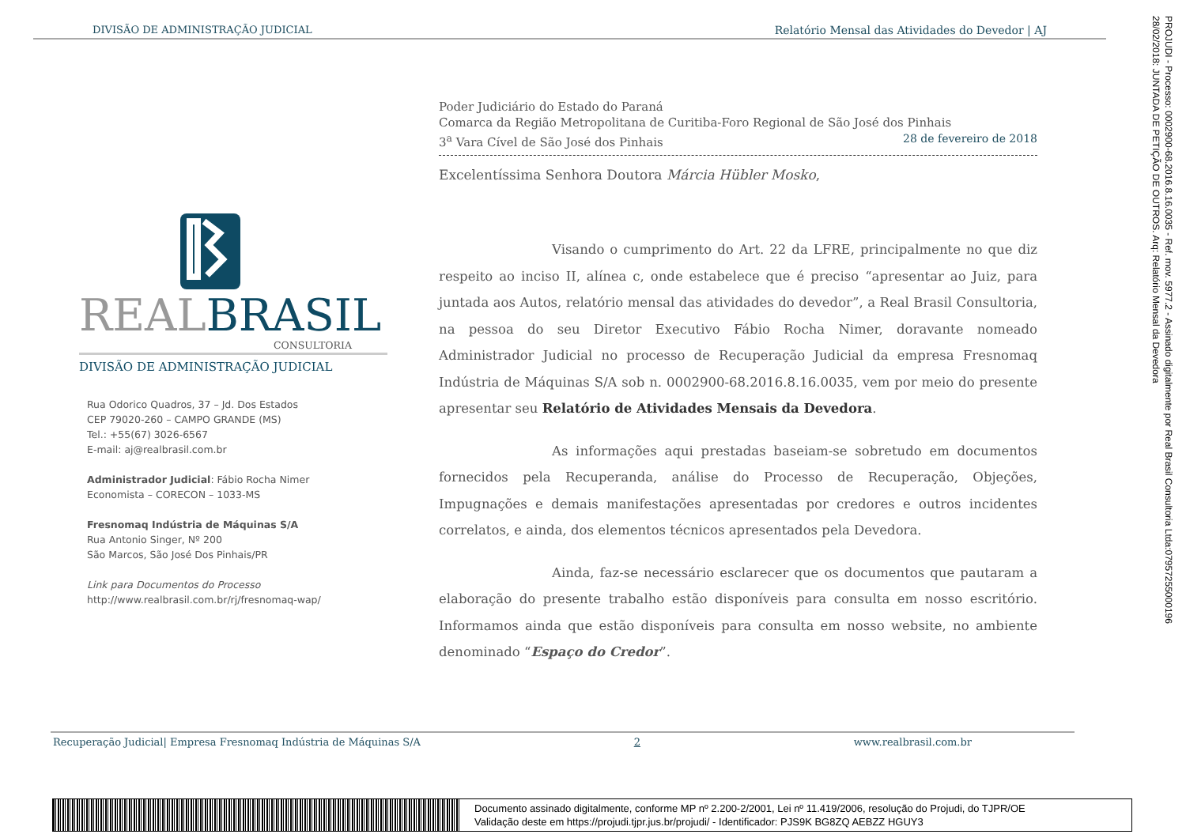DIVISÃO DE ADMINISTRAÇÃO JUDICIAL Relatório Mensal das Atividades do Devedor | AJ
PROJUDI - Processo: 0002900-68.2016.8.16.0035 - Ref. mov. 5977.2 - Assinado digitalmente por Real Brasil Consultoria Ltda:07957255000196
28/02/2018: JUNTADA DE PETIÇÃO DE OUTROS. Arq: Relatório Mensal da Devedora
REAL BRASIL
CONSULTORIA
DIVISÃO DE ADMINISTRAÇÃO JUDICIAL
Rua Odorico Quadros, 37 – Jd. Dos Estados
CEP 79020-260 – CAMPO GRANDE (MS)
Tel.: +55(67) 3026-6567
E-mail: aj@realbrasil.com.br
Administrador Judicial: Fábio Rocha Nimer
Economista – CORECON – 1033-MS
Fresnomaq Indústria de Máquinas S/A
Rua Antonio Singer, Nº 200
São Marcos, São José Dos Pinhais/PR
Link para Documentos do Processo
http://www.realbrasil.com.br/rj/fresnomaq-wap/
Poder Judiciário do Estado do Paraná
Comarca da Região Metropolitana de Curitiba-Foro Regional de São José dos Pinhais
3<sup>a</sup> Vara Cível de São José dos Pinhais 28 de fevereiro de 2018
Excelentíssima Senhora Doutora Márcia Hübler Mosko,
Visando o cumprimento do Art. 22 da LFRE, principalmente no que diz respeito ao inciso II, alínea c, onde estabelece que é preciso “apresentar ao Juiz, para juntada aos Autos, relatório mensal das atividades do devedor”, a Real Brasil Consultoria, na pessoa do seu Diretor Executivo Fábio Rocha Nimer, doravante nomeado Administrador Judicial no processo de Recuperação Judicial da empresa Fresnomaq Indústria de Máquinas S/A sob n. 0002900-68.2016.8.16.0035, vem por meio do presente apresentar seu Relatório de Atividades Mensais da Devedora.
As informações aqui prestadas baseiam-se sobretudo em documentos fornecidos pela Recuperanda, análise do Processo de Recuperação, Objeções, Impugnações e demais manifestações apresentadas por credores e outros incidentes correlatos, e ainda, dos elementos técnicos apresentados pela Devedora.
Ainda, faz-se necessário esclarecer que os documentos que pautaram a elaboração do presente trabalho estão disponíveis para consulta em nosso escritório. Informamos ainda que estão disponíveis para consulta em nosso website, no ambiente denominado “Espaço do Credor”.
Recuperação Judicial| Empresa Fresnomaq Indústria de Máquinas S/A 2 www.realbrasil.com.br
Documento assinado digitalmente, conforme MP nº 2.200-2/2001, Lei nº 11.419/2006, resolução do Projudi, do TJPR/OE
Validação deste em https://projudi.tjpr.jus.br/projudi/ - Identificador: PJS9K BG8ZQ AEBZZ HGUY3